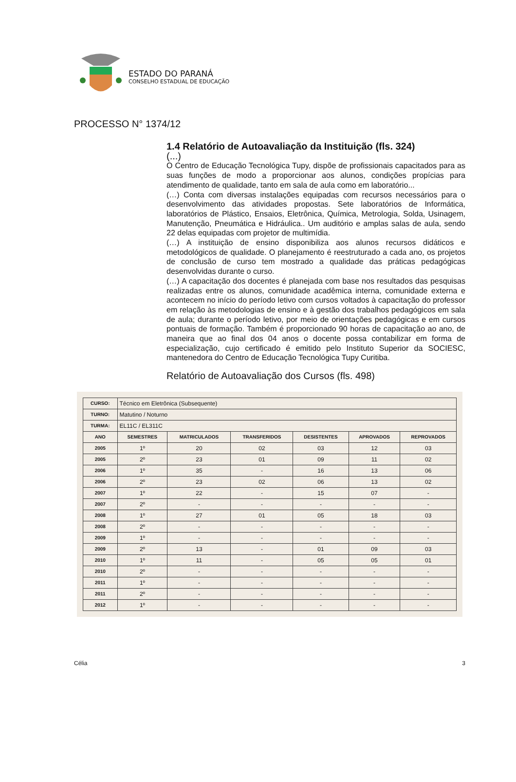ESTADO DO PARANÁ
CONSELHO ESTADUAL DE EDUCAÇÃO
PROCESSO N° 1374/12
1.4 Relatório de Autoavaliação da Instituição (fls. 324)
(...)
O Centro de Educação Tecnológica Tupy, dispõe de profissionais capacitados para as suas funções de modo a proporcionar aos alunos, condições propícias para atendimento de qualidade, tanto em sala de aula como em laboratório...
(…) Conta com diversas instalações equipadas com recursos necessários para o desenvolvimento das atividades propostas. Sete laboratórios de Informática, laboratórios de Plástico, Ensaios, Eletrônica, Química, Metrologia, Solda, Usinagem, Manutenção, Pneumática e Hidráulica.. Um auditório e amplas salas de aula, sendo 22 delas equipadas com projetor de multimídia.
(…) A instituição de ensino disponibiliza aos alunos recursos didáticos e metodológicos de qualidade. O planejamento é reestruturado a cada ano, os projetos de conclusão de curso tem mostrado a qualidade das práticas pedagógicas desenvolvidas durante o curso.
(…) A capacitação dos docentes é planejada com base nos resultados das pesquisas realizadas entre os alunos, comunidade acadêmica interna, comunidade externa e acontecem no início do período letivo com cursos voltados à capacitação do professor em relação às metodologias de ensino e à gestão dos trabalhos pedagógicos em sala de aula; durante o período letivo, por meio de orientações pedagógicas e em cursos pontuais de formação. Também é proporcionado 90 horas de capacitação ao ano, de maneira que ao final dos 04 anos o docente possa contabilizar em forma de especialização, cujo certificado é emitido pelo Instituto Superior da SOCIESC, mantenedora do Centro de Educação Tecnológica Tupy Curitiba.
Relatório de Autoavaliação dos Cursos (fls. 498)
| CURSO: | Técnico em Eletrônica (Subsequente) | | | | | |
| TURNO: | Matutino / Noturno | | | | | |
| TURMA: | EL11C / EL311C | | | | | |
| ANO | SEMESTRES | MATRICULADOS | TRANSFERIDOS | DESISTENTES | APROVADOS | REPROVADOS |
| 2005 | 1º | 20 | 02 | 03 | 12 | 03 |
| 2005 | 2º | 23 | 01 | 09 | 11 | 02 |
| 2006 | 1º | 35 | - | 16 | 13 | 06 |
| 2006 | 2º | 23 | 02 | 06 | 13 | 02 |
| 2007 | 1º | 22 | - | 15 | 07 | - |
| 2007 | 2º | - | - | - | - | - |
| 2008 | 1º | 27 | 01 | 05 | 18 | 03 |
| 2008 | 2º | - | - | - | - | - |
| 2009 | 1º | - | - | - | - | - |
| 2009 | 2º | 13 | - | 01 | 09 | 03 |
| 2010 | 1º | 11 | - | 05 | 05 | 01 |
| 2010 | 2º | - | - | - | - | - |
| 2011 | 1º | - | - | - | - | - |
| 2011 | 2º | - | - | - | - | - |
| 2012 | 1º | - | - | - | - | - |
Célia 3